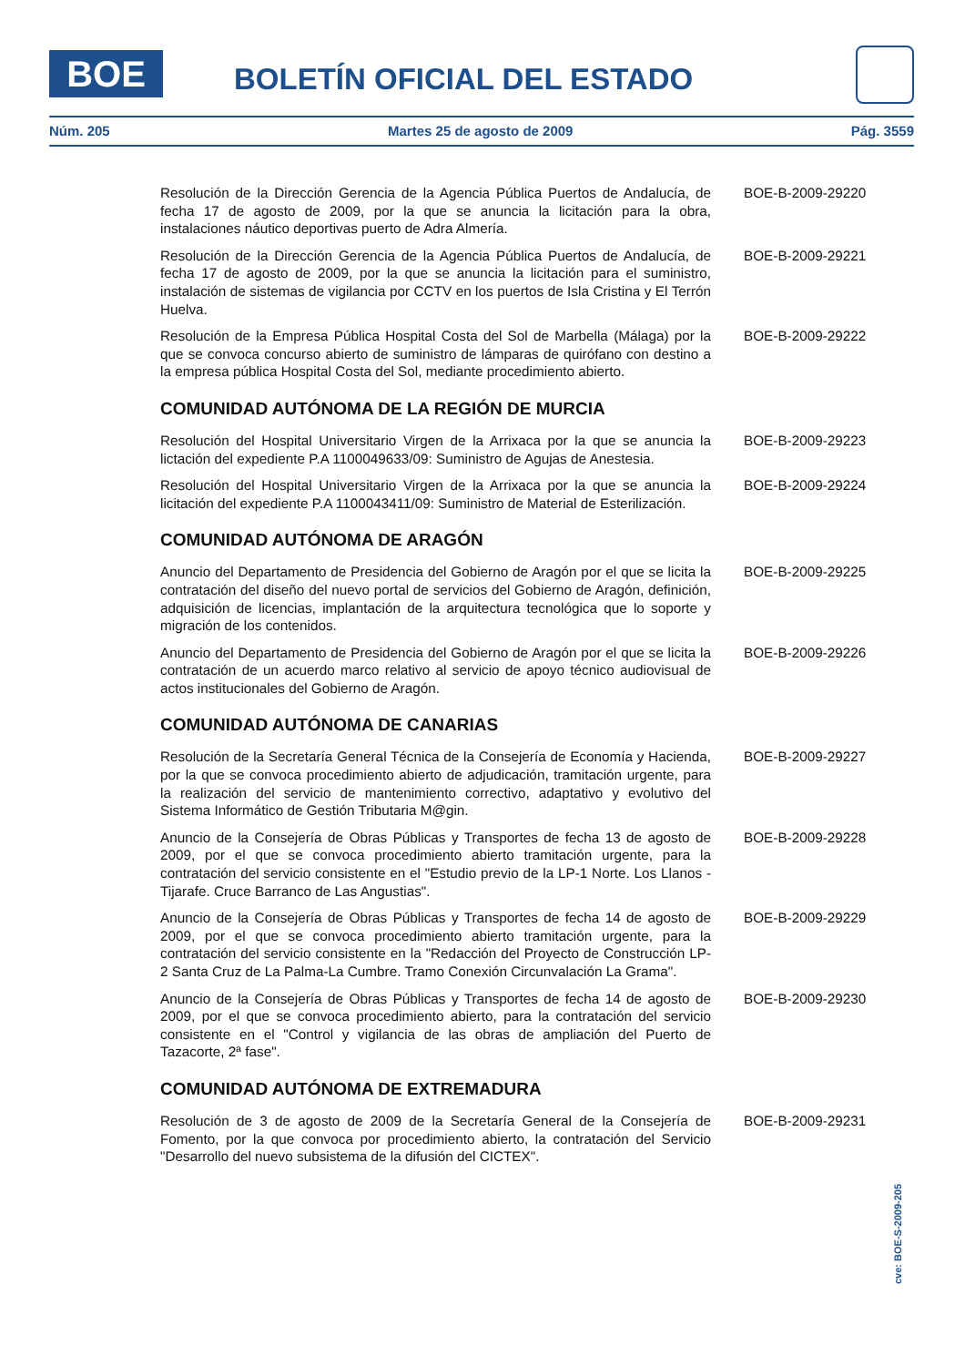BOE BOLETÍN OFICIAL DEL ESTADO
Núm. 205 Martes 25 de agosto de 2009 Pág. 3559
Resolución de la Dirección Gerencia de la Agencia Pública Puertos de Andalucía, de fecha 17 de agosto de 2009, por la que se anuncia la licitación para la obra, instalaciones náutico deportivas puerto de Adra Almería.
BOE-B-2009-29220
Resolución de la Dirección Gerencia de la Agencia Pública Puertos de Andalucía, de fecha 17 de agosto de 2009, por la que se anuncia la licitación para el suministro, instalación de sistemas de vigilancia por CCTV en los puertos de Isla Cristina y El Terrón Huelva.
BOE-B-2009-29221
Resolución de la Empresa Pública Hospital Costa del Sol de Marbella (Málaga) por la que se convoca concurso abierto de suministro de lámparas de quirófano con destino a la empresa pública Hospital Costa del Sol, mediante procedimiento abierto.
BOE-B-2009-29222
COMUNIDAD AUTÓNOMA DE LA REGIÓN DE MURCIA
Resolución del Hospital Universitario Virgen de la Arrixaca por la que se anuncia la lictación del expediente P.A 1100049633/09: Suministro de Agujas de Anestesia.
BOE-B-2009-29223
Resolución del Hospital Universitario Virgen de la Arrixaca por la que se anuncia la licitación del expediente P.A 1100043411/09: Suministro de Material de Esterilización.
BOE-B-2009-29224
COMUNIDAD AUTÓNOMA DE ARAGÓN
Anuncio del Departamento de Presidencia del Gobierno de Aragón por el que se licita la contratación del diseño del nuevo portal de servicios del Gobierno de Aragón, definición, adquisición de licencias, implantación de la arquitectura tecnológica que lo soporte y migración de los contenidos.
BOE-B-2009-29225
Anuncio del Departamento de Presidencia del Gobierno de Aragón por el que se licita la contratación de un acuerdo marco relativo al servicio de apoyo técnico audiovisual de actos institucionales del Gobierno de Aragón.
BOE-B-2009-29226
COMUNIDAD AUTÓNOMA DE CANARIAS
Resolución de la Secretaría General Técnica de la Consejería de Economía y Hacienda, por la que se convoca procedimiento abierto de adjudicación, tramitación urgente, para la realización del servicio de mantenimiento correctivo, adaptativo y evolutivo del Sistema Informático de Gestión Tributaria M@gin.
BOE-B-2009-29227
Anuncio de la Consejería de Obras Públicas y Transportes de fecha 13 de agosto de 2009, por el que se convoca procedimiento abierto tramitación urgente, para la contratación del servicio consistente en el "Estudio previo de la LP-1 Norte. Los Llanos - Tijarafe. Cruce Barranco de Las Angustias".
BOE-B-2009-29228
Anuncio de la Consejería de Obras Públicas y Transportes de fecha 14 de agosto de 2009, por el que se convoca procedimiento abierto tramitación urgente, para la contratación del servicio consistente en la "Redacción del Proyecto de Construcción LP-2 Santa Cruz de La Palma-La Cumbre. Tramo Conexión Circunvalación La Grama".
BOE-B-2009-29229
Anuncio de la Consejería de Obras Públicas y Transportes de fecha 14 de agosto de 2009, por el que se convoca procedimiento abierto, para la contratación del servicio consistente en el "Control y vigilancia de las obras de ampliación del Puerto de Tazacorte, 2ª fase".
BOE-B-2009-29230
COMUNIDAD AUTÓNOMA DE EXTREMADURA
Resolución de 3 de agosto de 2009 de la Secretaría General de la Consejería de Fomento, por la que convoca por procedimiento abierto, la contratación del Servicio "Desarrollo del nuevo subsistema de la difusión del CICTEX".
BOE-B-2009-29231
cve: BOE-S-2009-205